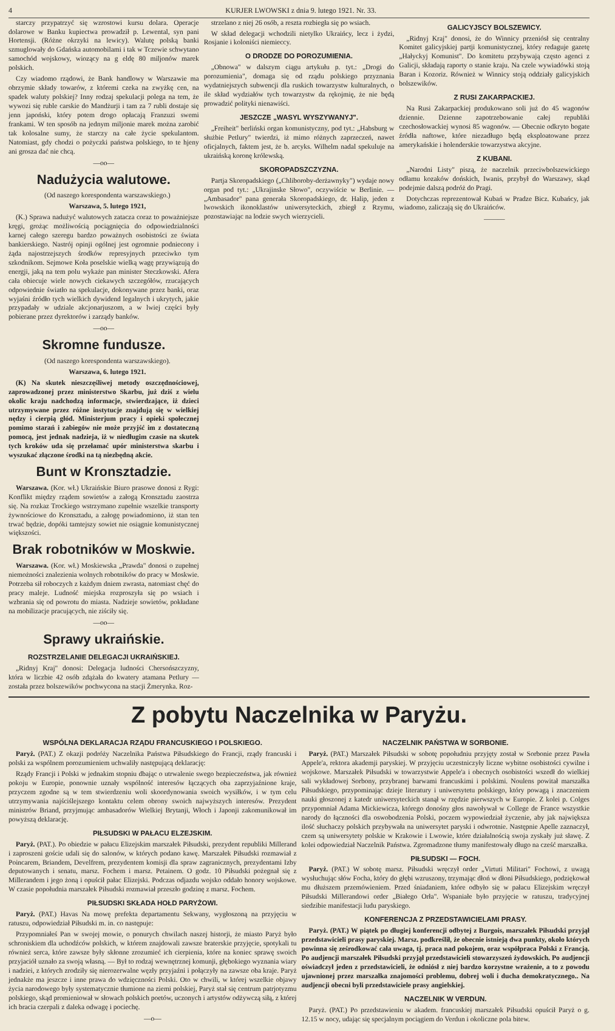4 KURJER LWOWSKI z dnia 9. lutego 1921. Nr. 33.
starczy przypatrzyć się wzrostowi kursu dolara. Operacje dolarowe w Banku kupiectwa prowadził p. Lewental, syn pani Hortensji. (Różne okrzyki na lewicy). Walutę polską banki szmuglowały do Gdańska automobilami i tak w Tczewie schwytano samochód wojskowy, wiozący na g eldę 80 miljonów marek polskich.
Czy wiadomo rządowi, że Bank handlowy w Warszawie ma obrzymie składy towarów, z któremi czeka na zwyżkę cen, na spadek waluty polskiej? Inny rodzaj spekulacji polega na tem, że wywozi się ruble carskie do Mandżurji i tam za 7 rubli dostaje się jenn japoński, który potem drogo opłacają Franzuzi swemi frankami. W ten sposób na jednym miljonie marek można zarobić tak kolosalne sumy, że starczy na całe życie spekulantom. Natomiast, gdy chodzi o pożyczki państwa polskiego, to te hjeny ani grosza dać nie chcą.
—oo—
Nadużycia walutowe.
(Od naszego korespondenta warszawskiego.)
Warszawa, 5. lutego 1921,
(K.) Sprawa nadużyć walutowych zatacza coraz to poważniejsze kręgi, grożąc możliwością pociągnięcia do odpowiedzialności karnej całego szeregu bardzo poważnych osobistości ze świata bankierskiego. Nastrój opinji ogólnej jest ogromnie podniecony i żąda najostrzejszych środków represyjnych przeciwko tym szkodnikom. Sejmowe Koła poselskie wielką wagę przywiązują do energji, jaką na tem polu wykaże pan minister Steczkowski. Afera cała obiecuje wiele nowych ciekawych szczegółów, rzucających odpowiednie światło na spekulacje, dokonywane przez banki, oraz wyjaśni źródło tych wielkich dywidend legalnych i ukrytych, jakie przypadały w udziale akcjonarjuszom, a w lwiej części były pobierane przez dyrektorów i zarządy banków.
—oo—
Skromne fundusze.
(Od naszego korespondenta warszawskiego).
Warszawa, 6. lutego 1921.
(K) Na skutek nieszczęśliwej metody oszczędnościowej, zaprowadzonej przez ministerstwo Skarbu, już dziś z wielu okolic kraju nadchodzą informacje, stwierdzające, iż dzieci utrzymywane przez różne instytucje znajdują się w wielkiej nędzy i cierpią głód. Ministerjum pracy i opieki społecznej pomimo starań i zabiegów nie może przyjść im z dostateczną pomocą, jest jednak nadzieja, iż w niedługim czasie na skutek tych kroków uda się przełamać upór ministerstwa skarbu i wyszukać złączone środki na tą niezbędną akcie.
Bunt w Kronsztadzie.
Warszawa. (Kor. wł.) Ukraińskie Biuro prasowe donosi z Rygi: Konflikt między rządem sowietów a załogą Kronsztadu zaostrza się. Na rozkaz Trockiego wstrzymano zupełnie wszelkie transporty żywnościowe do Kronsztadu, a załogę powiadomiono, iż stan ten trwać będzie, dopóki tamtejszy sowiet nie osiągnie komunistycznej większości.
Brak robotników w Moskwie.
Warszawa. (Kor. wł.) Moskiewska „Prawda" donosi o zupełnej niemożności znalezienia wolnych robotników do pracy w Moskwie. Potrzeba sił roboczych z każdym dniem zwrasta, natomiast chęć do pracy maleje. Ludność miejska rozproszyła się po wsiach i wzbrania się od powrotu do miasta. Nadzieje sowietów, pokładane na mobilizacje pracujących, nie ziściły się.
—oo—
Sprawy ukraińskie.
ROZSTRZELANIE DELEGACJI UKRAIŃSKIEJ.
„Ridnyj Kraj" donosi: Delegacja ludności Chersońszczyzny, która w liczbie 42 osób zdążała do kwatery atamana Petlury — została przez bolszewików pochwycona na stacji Żmerynka. Roz-
strzelano z niej 26 osób, a reszta rozbiegła się po wsiach.
W skład delegacji wchodzili nietylko Ukraińcy, lecz i żydzi, Rosjanie i koloniści niemieccy.
O DRODZE DO POROZUMIENIA.
„Obnowa" w dalszym ciągu artykułu p. tyt.: „Drogi do porozumienia", domaga się od rządu polskiego przyznania wydatniejszych subwencji dla ruskich towarzystw kulturalnych, o ile skład wydziałów tych towarzystw da rękojmię, że nie będą prowadzić polityki nienawiści.
JESZCZE „WASYL WYSZYWANYJ".
„Freiheit" berliński organ komunistyczny, pod tyt.: „Habsburg w służbie Petlury" twierdzi, iż mimo różnych zaprzeczeń, nawet oficjalnych, faktem jest, że b. arcyks. Wilhelm nadal spekuluje na ukraińską koronę królewską.
SKOROPADSZCZYZNA.
Partja Skoropadskiego („Chliboroby-derżawnyky") wydaje nowy organ pod tyt.: „Ukrajinske Słowo", oczywiście w Berlinie. — „Ambasador" pana generała Skoropadskiego, dr. Halip, jeden z lwowskich ikonoklastów uniwersyteckich, zbiegł z Rzymu, pozostawiając na lodzie swych wierzycieli.
GALICYJSCY BOLSZEWICY.
„Ridnyj Kraj" donosi, że do Winnicy przeniósł się centralny Komitet galicyjskiej partji komunistycznej, który redaguje gazetę „Hałyckyj Komunist". Do komitetu przybywają często agenci z Galicji, składają raporty o stanie kraju. Na czele wywiadówki stoją Baran i Kozoriz. Również w Winnicy stoją oddziały galicyjskich bolszewików.
Z RUSI ZAKARPACKIEJ.
Na Rusi Zakarpackiej produkowano soli już do 45 wagonów dziennie. Dzienne zapotrzebowanie całej republiki czechosłowackiej wynosi 85 wagonów. — Obecnie odkryto bogate źródła naftowe, które niezadługo będą eksploatowane przez amerykańskie i holenderskie towarzystwa akcyjne.
Z KUBANI.
„Narodni Listy" piszą, że naczelnik przeciwbolszewickiego odłamu kozaków dońskich, Iwanis, przybył do Warszawy, skąd podejmie dalszą podróż do Pragi.
Dotychczas reprezentował Kubań w Pradze Bicz. Kubańcy, jak wiadomo, zaliczają się do Ukraińców.
———
Z pobytu Naczelnika w Paryżu.
WSPÓLNA DEKLARACJA RZĄDU FRANCUSKIEGO I POLSKIEGO.
Paryż. (PAT.) Z okazji podróży Naczelnika Państwa Piłsudskiego do Francji, rządy francuski i polski za wspólnem porozumieniem uchwaliły następującą deklarację:
Rządy Francji i Polski w jednakim stopniu dbając o utrwalenie swego bezpieczeństwa, jak również pokoju w Europie, ponownie uznały wspólność interesów łączących oba zaprzyjaźnione kraje, przyczem zgodne są w tem stwierdzeniu woli skoordynowania swoich wysiłków, i w tym celu utrzymywania najściślejszego kontaktu celem obrony swoich najwyższych interesów. Prezydent ministrów Briand, przyjmując ambasadorów Wielkiej Brytanji, Włoch i Japonji zakomunikował im powyższą deklarację.
PIŁSUDSKI W PAŁACU ELZEJSKIM.
Paryż. (PAT.). Po obiedzie w pałacu Elizejskim marszałek Piłsudski, prezydent republiki Millerand i zaproszeni goście udali się do salonów, w których podano kawę. Marszałek Piłsudski rozmawiał z Poincarem, Briandem, Develfrem, prezydentem komisji dla spraw zagranicznych, prezydentami Izby deputowanych i senatu, marsz. Fochem i marsz. Petainem. O godz. 10 Piłsudski pożegnał się z Millerandem i jego żoną i opuścił pałac Elizejski. Podczas odjazdu wojsko oddało honory wojskowe. W czasie popołudnia marszałek Piłsudski rozmawiał przeszło godzinę z marsz. Fochem.
PIŁSUDSKI SKŁADA HOŁD PARYŻOWI.
Paryż. (PAT.) Havas Na mowę prefekta departamentu Sekwany, wygłoszoną na przyjęciu w ratuszu, odpowiedział Piłsudski m. in. co następuje:
Przypomniałeś Pan w swojej mowie, o ponurych chwilach naszej historji, że miasto Paryż było schroniskiem dla uchodźców polskich, w którem znajdowali zawsze braterskie przyjęcie, spotykali tu również serca, które zawsze były skłonne zrozumieć ich cierpienia, które na koniec sprawę swoich przyjaciół uznało za swoją własną. — Był to rodzaj wewnętrznej komunji, głębokiego wyznania wiary i nadziei, z których zrodziły się nierozerwalne węzły przyjaźni i połączyły na zawsze oba kraje. Paryż jednakże ma jeszcze i inne prawa do wdzięczności Polski. Oto w chwili, w której wszelkie objawy życia narodowego były systematycznie tłumione na ziemi polskiej, Paryż stał się centrum patrjotyzmu polskiego, skąd promieniował w słowach polskich poetów, uczonych i artystów odżywczą siłą, z której ich bracia czerpali z daleka odwagę i pociechę.
—o—
NACZELNIK PAŃSTWA W SORBONIE.
Paryż. (PAT.) Marszałek Piłsudski w sobotę popołudniu przyjęty został w Sorbonie przez Pawła Appele'a, rektora akademji paryskiej. W przyjęciu uczestniczyły liczne wybitne osobistości cywilne i wojskowe. Marszałek Piłsudski w towarzystwie Appele'a i obecnych osobistości wszedł do wielkiej sali wykładowej Sorbony, przybranej barwami francuskimi i polskimi. Noulens powitał marszałka Piłsudskiego, przypominając dzieje literatury i uniwersytetu polskiego, który powagą i znaczeniem nauki głoszonej z katedr uniwersyteckich stanął w rzędzie pierwszych w Europie. Z kolei p. Colges przypomniał Adama Mickiewicza, którego donośny głos nawoływał w College de France wszystkie narody do łączności dla oswobodzenia Polski, poczem wypowiedział życzenie, aby jak największa ilość słuchaczy polskich przybywała na uniwersytet paryski i odwrotnie. Następnie Apelle zaznaczył, czem są uniwersytety polskie w Krakowie i Lwowie, które działalnością swoja zyskały już sławę. Z kolei odpowiedział Naczelnik Państwa. Zgromadzone tłumy manifestowały długo na cześć marszałka.
PIŁSUDSKI — FOCH.
Paryż. (PAT.) W sobotę marsz. Piłsudski wręczył order „Virtuti Militari" Fochowi, z uwagą wysłuchując słów Focha, który do głębi wzruszony, trzymając dłoń w dłoni Piłsudskiego, podziękował mu dłuższem przemówieniem. Przed śniadaniem, które odbyło się w pałacu Elizejskim wręczył Piłsudski Millerandowi order „Białego Orła". Wspaniałe było przyjęcie w ratuszu, tradycyjnej siedzibie manifestacji ludu paryskiego.
KONFERENCJA Z PRZEDSTAWICIELAMI PRASY.
Paryż. (PAT.) W piątek po długiej konferencji odbytej z Burgois, marszałek Piłsudski przyjął przedstawicieli prasy paryskiej. Marsz. podkreślił, że obecnie istnieją dwa punkty, około których powinna się ześrodkować cała uwaga, tj. praca nad pokojem, oraz współpraca Polski z Francją. Po audjencji marszałek Piłsudski przyjął przedstawicieli stowarzyszeń żydowskich. Po audjencji oświadczył jeden z przedstawicieli, że odniósł z niej bardzo korzystne wrażenie, a to z powodu ujawnionej przez marszałka znajomości problemu, dobrej woli i ducha demokratycznego.. Na audjencji obecni byli przedstawiciele prasy angielskiej.
NACZELNIK W VERDUN.
Paryż. (PAT.) Po przedstawieniu w akadem. francuskiej marszałek Piłsudski opuścił Paryż o g. 12.15 w nocy, udając się specjalnym pociągiem do Verdun i okoliczne pola bitew.